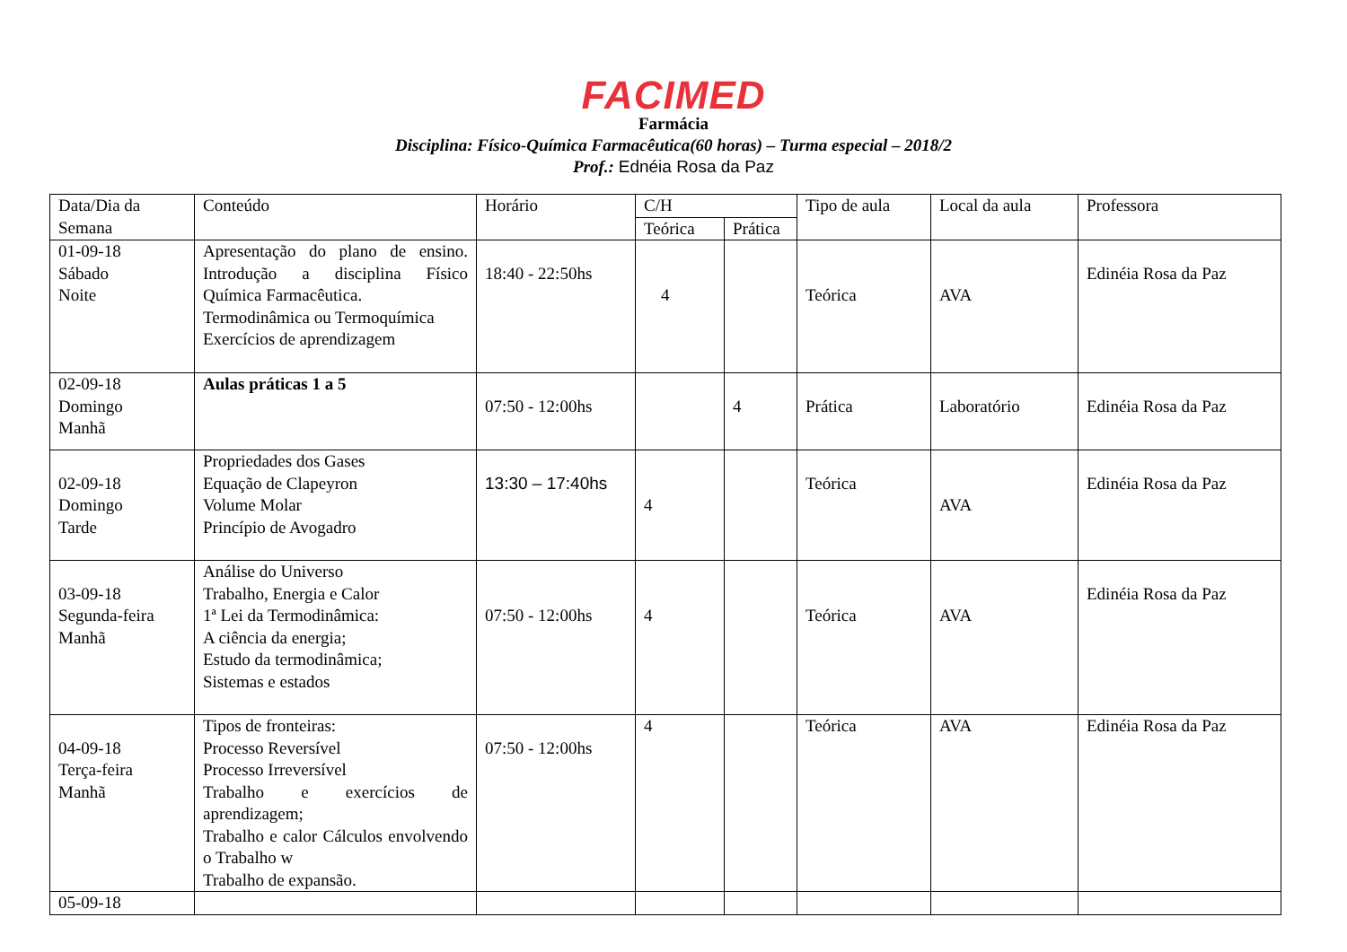FACIMED
Farmácia
Disciplina: Físico-Química Farmacêutica(60 horas) – Turma especial – 2018/2
Prof.: Ednéia Rosa da Paz
| Data/Dia da Semana | Conteúdo | Horário | C/H | | Tipo de aula | Local da aula | Professora |
| --- | --- | --- | --- | --- | --- | --- | --- |
| | | | Teórica | Prática | | | |
| 01-09-18 Sábado Noite | Apresentação do plano de ensino. Introdução a disciplina Físico Química Farmacêutica. Termodinâmica ou Termoquímica Exercícios de aprendizagem | 18:40 - 22:50hs | 4 | | Teórica | AVA | Edinéia Rosa da Paz |
| 02-09-18 Domingo Manhã | Aulas práticas 1 a 5 | 07:50 - 12:00hs | | 4 | Prática | Laboratório | Edinéia Rosa da Paz |
| 02-09-18 Domingo Tarde | Propriedades dos Gases Equação de Clapeyron Volume Molar Princípio de Avogadro | 13:30 – 17:40hs | 4 | | Teórica | AVA | Edinéia Rosa da Paz |
| 03-09-18 Segunda-feira Manhã | Análise do Universo Trabalho, Energia e Calor 1ª Lei da Termodinâmica: A ciência da energia; Estudo da termodinâmica; Sistemas e estados | 07:50 - 12:00hs | 4 | | Teórica | AVA | Edinéia Rosa da Paz |
| 04-09-18 Terça-feira Manhã | Tipos de fronteiras: Processo Reversível Processo Irreversível Trabalho e exercícios de aprendizagem; Trabalho e calor Cálculos envolvendo o Trabalho w Trabalho de expansão. | 07:50 - 12:00hs | 4 | | Teórica | AVA | Edinéia Rosa da Paz |
| 05-09-18 | | | | | | | |